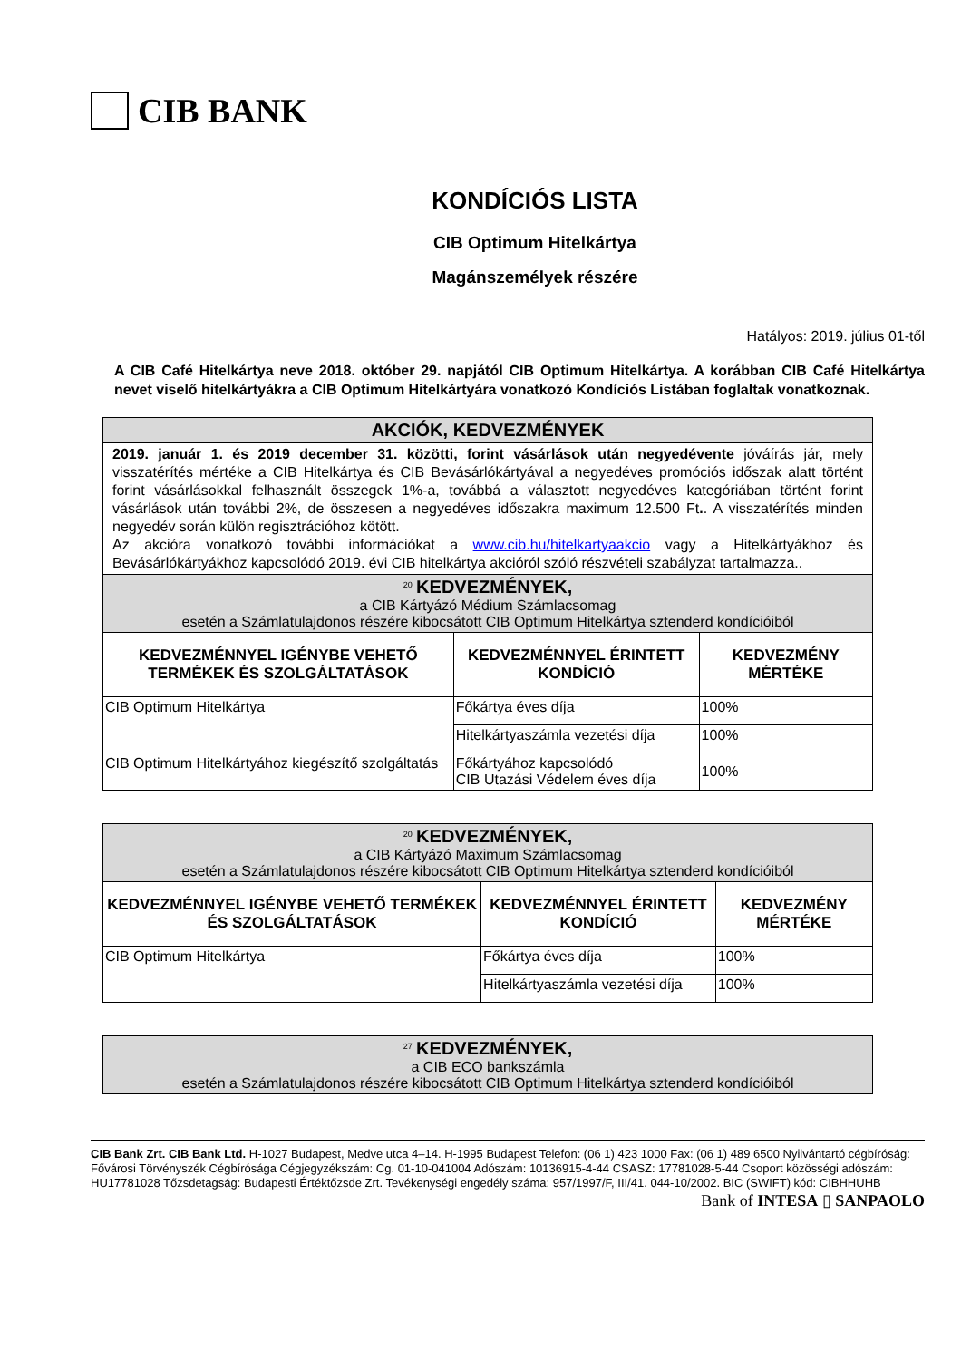CIB BANK
KONDÍCIÓS LISTA
CIB Optimum Hitelkártya
Magánszemélyek részére
Hatályos: 2019. július 01-től
A CIB Café Hitelkártya neve 2018. október 29. napjától CIB Optimum Hitelkártya. A korábban CIB Café Hitelkártya nevet viselő hitelkártyákra a CIB Optimum Hitelkártyára vonatkozó Kondíciós Listában foglaltak vonatkoznak.
| AKCIÓK, KEDVEZMÉNYEK | | |
| --- | --- | --- |
| 2019. január 1. és 2019 december 31. közötti, forint vásárlások után negyedévente jóváírás jár, mely visszatérítés mértéke a CIB Hitelkártya és CIB Bevásárlókártyával a negyedéves promóciós időszak alatt történt forint vásárlásokkal felhasznált összegek 1%-a, továbbá a választott negyedéves kategóriában történt forint vásárlások után további 2%, de összesen a negyedéves időszakra maximum 12.500 Ft . . A visszatérítés minden negyedév során külön regisztrációhoz kötött. Az akcióra vonatkozó további információkat a www.cib.hu/hitelkartyaakcio vagy a Hitelkártyákhoz és Bevásárlókártyákhoz kapcsolódó 2019. évi CIB hitelkártya akcióról szóló részvételi szabályzat tartalmazza.. | | |
| <sup>20</sup> KEDVEZMÉNYEK, a CIB Kártyázó Médium Számlacsomag esetén a Számlatulajdonos részére kibocsátott CIB Optimum Hitelkártya sztenderd kondícióiból | | |
| KEDVEZMÉNNYEL IGÉNYBE VEHETŐ TERMÉKEK ÉS SZOLGÁLTATÁSOK | KEDVEZMÉNNYEL ÉRINTETT KONDÍCIÓ | KEDVEZMÉNY MÉRTÉKE |
| CIB Optimum Hitelkártya | Főkártya éves díja | 100% |
| | Hitelkártyaszámla vezetési díja | 100% |
| CIB Optimum Hitelkártyához kiegészítő szolgáltatás | Főkártyához kapcsolódó CIB Utazási Védelem éves díja | 100% |
| <sup>20</sup> KEDVEZMÉNYEK, a CIB Kártyázó Maximum Számlacsomag esetén a Számlatulajdonos részére kibocsátott CIB Optimum Hitelkártya sztenderd kondícióiból | | |
| KEDVEZMÉNNYEL IGÉNYBE VEHETŐ TERMÉKEK ÉS SZOLGÁLTATÁSOK | KEDVEZMÉNNYEL ÉRINTETT KONDÍCIÓ | KEDVEZMÉNY MÉRTÉKE |
| CIB Optimum Hitelkártya | Főkártya éves díja | 100% |
| | Hitelkártyaszámla vezetési díja | 100% |
| <sup>27</sup> KEDVEZMÉNYEK, a CIB ECO bankszámla esetén a Számlatulajdonos részére kibocsátott CIB Optimum Hitelkártya sztenderd kondícióiból |
CIB Bank Zrt. CIB Bank Ltd. H-1027 Budapest, Medve utca 4–14. H-1995 Budapest Telefon: (06 1) 423 1000 Fax: (06 1) 489 6500 Nyilvántartó cégbíróság: Fővárosi Törvényszék Cégbírósága Cégjegyzékszám: Cg. 01-10-041004 Adószám: 10136915-4-44 CSASZ: 17781028-5-44 Csoport közösségi adószám: HU17781028 Tőzsdetagság: Budapesti Értéktőzsde Zrt. Tevékenységi engedély száma: 957/1997/F, III/41. 044-10/2002. BIC (SWIFT) kód: CIBHHUHB
Bank of INTESA ▯ SANPAOLO